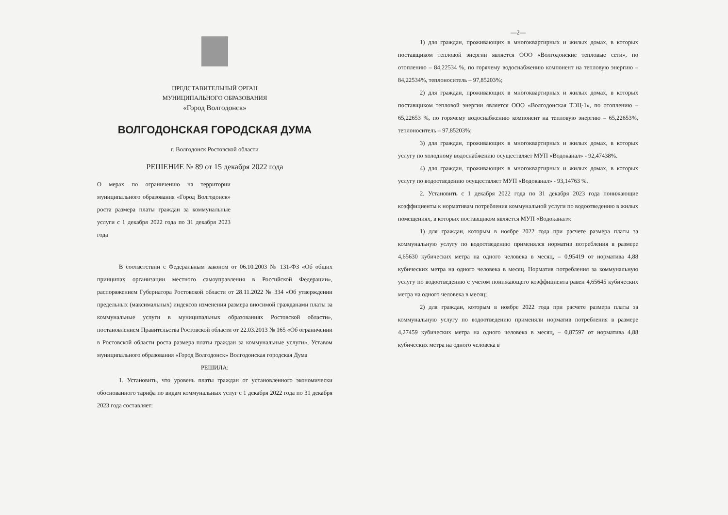ПРЕДСТАВИТЕЛЬНЫЙ ОРГАН
МУНИЦИПАЛЬНОГО ОБРАЗОВАНИЯ
«Город Волгодонск»
ВОЛГОДОНСКАЯ ГОРОДСКАЯ ДУМА
г. Волгодонск Ростовской области
РЕШЕНИЕ № 89 от 15 декабря 2022 года
О мерах по ограничению на территории муниципального образования «Город Волгодонск» роста размера платы граждан за коммунальные услуги с 1 декабря 2022 года по 31 декабря 2023 года
В соответствии с Федеральным законом от 06.10.2003 № 131-ФЗ «Об общих принципах организации местного самоуправления в Российской Федерации», распоряжением Губернатора Ростовской области от 28.11.2022 № 334 «Об утверждении предельных (максимальных) индексов изменения размера вносимой гражданами платы за коммунальные услуги в муниципальных образованиях Ростовской области», постановлением Правительства Ростовской области от 22.03.2013 № 165 «Об ограничении в Ростовской области роста размера платы граждан за коммунальные услуги», Уставом муниципального образования «Город Волгодонск» Волгодонская городская Дума
РЕШИЛА:
1. Установить, что уровень платы граждан от установленного экономически обоснованного тарифа по видам коммунальных услуг с 1 декабря 2022 года по 31 декабря 2023 года составляет:
—2—
1) для граждан, проживающих в многоквартирных и жилых домах, в которых поставщиком тепловой энергии является ООО «Волгодонские тепловые сети», по отоплению – 84,22534 %, по горячему водоснабжению компонент на тепловую энергию – 84,22534%, теплоноситель – 97,85203%;
2) для граждан, проживающих в многоквартирных и жилых домах, в которых поставщиком тепловой энергии является ООО «Волгодонская ТЭЦ-1», по отоплению – 65,22653 %, по горячему водоснабжению компонент на тепловую энергию – 65,22653%, теплоноситель – 97,85203%;
3) для граждан, проживающих в многоквартирных и жилых домах, в которых услугу по холодному водоснабжению осуществляет МУП «Водоканал» - 92,47438%.
4) для граждан, проживающих в многоквартирных и жилых домах, в которых услугу по водоотведению осуществляет МУП «Водоканал» - 93,14763 %.
2. Установить с 1 декабря 2022 года по 31 декабря 2023 года понижающие коэффициенты к нормативам потребления коммунальной услуги по водоотведению в жилых помещениях, в которых поставщиком является МУП «Водоканал»:
1) для граждан, которым в ноябре 2022 года при расчете размера платы за коммунальную услугу по водоотведению применялся норматив потребления в размере 4,65630 кубических метра на одного человека в месяц, – 0,95419 от норматива 4,88 кубических метра на одного человека в месяц. Норматив потребления за коммунальную услугу по водоотведению с учетом понижающего коэффициента равен 4,65645 кубических метра на одного человека в месяц;
2) для граждан, которым в ноябре 2022 года при расчете размера платы за коммунальную услугу по водоотведению применяли норматив потребления в размере 4,27459 кубических метра на одного человека в месяц, – 0,87597 от норматива 4,88 кубических метра на одного человека в